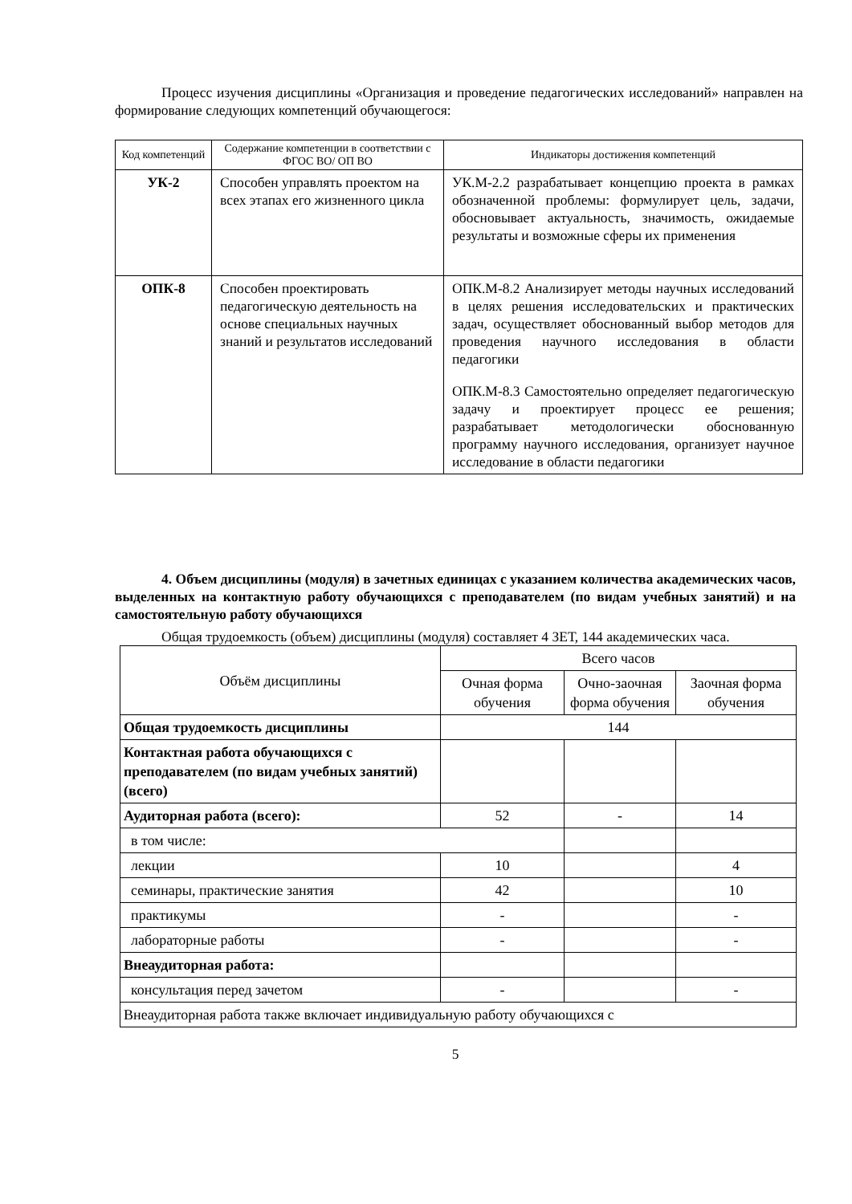Процесс изучения дисциплины «Организация и проведение педагогических исследований» направлен на формирование следующих компетенций обучающегося:
| Код компетенций | Содержание компетенции в соответствии с ФГОС ВО/ ОП ВО | Индикаторы достижения компетенций |
| --- | --- | --- |
| УК-2 | Способен управлять проектом на всех этапах его жизненного цикла | УК.М-2.2 разрабатывает концепцию проекта в рамках обозначенной проблемы: формулирует цель, задачи, обосновывает актуальность, значимость, ожидаемые результаты и возможные сферы их применения |
| ОПК-8 | Способен проектировать педагогическую деятельность на основе специальных научных знаний и результатов исследований | ОПК.М-8.2 Анализирует методы научных исследований в целях решения исследовательских и практических задач, осуществляет обоснованный выбор методов для проведения научного исследования в области педагогики ОПК.М-8.3 Самостоятельно определяет педагогическую задачу и проектирует процесс ее решения; разрабатывает методологически обоснованную программу научного исследования, организует научное исследование в области педагогики |
4. Объем дисциплины (модуля) в зачетных единицах с указанием количества академических часов, выделенных на контактную работу обучающихся с преподавателем (по видам учебных занятий) и на самостоятельную работу обучающихся
Общая трудоемкость (объем) дисциплины (модуля) составляет 4 ЗЕТ, 144 академических часа.
| Объём дисциплины | Всего часов | | |
| --- | --- | --- | --- |
| | Очная форма обучения | Очно-заочная форма обучения | Заочная форма обучения |
| Общая трудоемкость дисциплины | 144 | | |
| Контактная работа обучающихся с преподавателем (по видам учебных занятий) (всего) | | | |
| Аудиторная работа (всего): | 52 | - | 14 |
| в том числе: | | | |
| лекции | 10 | | 4 |
| семинары, практические занятия | 42 | | 10 |
| практикумы | - | | - |
| лабораторные работы | - | | - |
| Внеаудиторная работа: | | | |
| консультация перед зачетом | - | | - |
| Внеаудиторная работа также включает индивидуальную работу обучающихся с | | | |
5